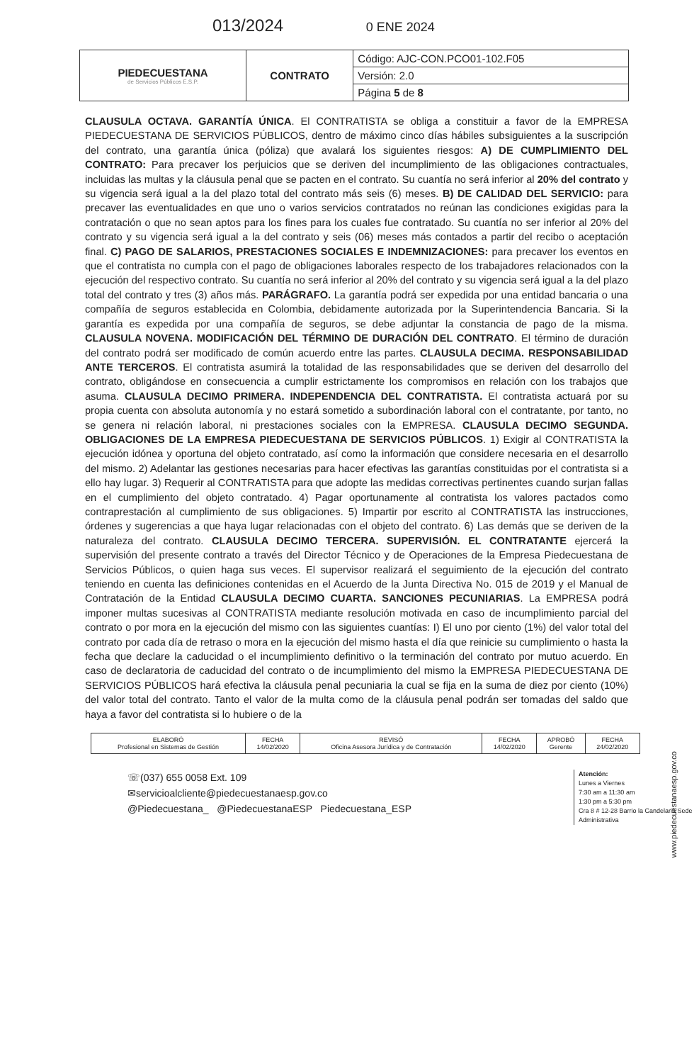013/2024 0 ENE 2024
| PIEDECUESTANA de Servicios Públicos E.S.P. | CONTRATO | Código: AJC-CON.PCO01-102.F05 |
| | | Versión: 2.0 |
| | | Página 5 de 8 |
CLAUSULA OCTAVA. GARANTÍA ÚNICA. El CONTRATISTA se obliga a constituir a favor de la EMPRESA PIEDECUESTANA DE SERVICIOS PÚBLICOS, dentro de máximo cinco días hábiles subsiguientes a la suscripción del contrato, una garantía única (póliza) que avalará los siguientes riesgos: A) DE CUMPLIMIENTO DEL CONTRATO: Para precaver los perjuicios que se deriven del incumplimiento de las obligaciones contractuales, incluidas las multas y la cláusula penal que se pacten en el contrato. Su cuantía no será inferior al 20% del contrato y su vigencia será igual a la del plazo total del contrato más seis (6) meses. B) DE CALIDAD DEL SERVICIO: para precaver las eventualidades en que uno o varios servicios contratados no reúnan las condiciones exigidas para la contratación o que no sean aptos para los fines para los cuales fue contratado. Su cuantía no ser inferior al 20% del contrato y su vigencia será igual a la del contrato y seis (06) meses más contados a partir del recibo o aceptación final. C) PAGO DE SALARIOS, PRESTACIONES SOCIALES E INDEMNIZACIONES: para precaver los eventos en que el contratista no cumpla con el pago de obligaciones laborales respecto de los trabajadores relacionados con la ejecución del respectivo contrato. Su cuantía no será inferior al 20% del contrato y su vigencia será igual a la del plazo total del contrato y tres (3) años más. PARÁGRAFO. La garantía podrá ser expedida por una entidad bancaria o una compañía de seguros establecida en Colombia, debidamente autorizada por la Superintendencia Bancaria. Si la garantía es expedida por una compañía de seguros, se debe adjuntar la constancia de pago de la misma. CLAUSULA NOVENA. MODIFICACIÓN DEL TÉRMINO DE DURACIÓN DEL CONTRATO. El término de duración del contrato podrá ser modificado de común acuerdo entre las partes. CLAUSULA DECIMA. RESPONSABILIDAD ANTE TERCEROS. El contratista asumirá la totalidad de las responsabilidades que se deriven del desarrollo del contrato, obligándose en consecuencia a cumplir estrictamente los compromisos en relación con los trabajos que asuma. CLAUSULA DECIMO PRIMERA. INDEPENDENCIA DEL CONTRATISTA. El contratista actuará por su propia cuenta con absoluta autonomía y no estará sometido a subordinación laboral con el contratante, por tanto, no se genera ni relación laboral, ni prestaciones sociales con la EMPRESA. CLAUSULA DECIMO SEGUNDA. OBLIGACIONES DE LA EMPRESA PIEDECUESTANA DE SERVICIOS PÚBLICOS. 1) Exigir al CONTRATISTA la ejecución idónea y oportuna del objeto contratado, así como la información que considere necesaria en el desarrollo del mismo. 2) Adelantar las gestiones necesarias para hacer efectivas las garantías constituidas por el contratista si a ello hay lugar. 3) Requerir al CONTRATISTA para que adopte las medidas correctivas pertinentes cuando surjan fallas en el cumplimiento del objeto contratado. 4) Pagar oportunamente al contratista los valores pactados como contraprestación al cumplimiento de sus obligaciones. 5) Impartir por escrito al CONTRATISTA las instrucciones, órdenes y sugerencias a que haya lugar relacionadas con el objeto del contrato. 6) Las demás que se deriven de la naturaleza del contrato. CLAUSULA DECIMO TERCERA. SUPERVISIÓN. EL CONTRATANTE ejercerá la supervisión del presente contrato a través del Director Técnico y de Operaciones de la Empresa Piedecuestana de Servicios Públicos, o quien haga sus veces. El supervisor realizará el seguimiento de la ejecución del contrato teniendo en cuenta las definiciones contenidas en el Acuerdo de la Junta Directiva No. 015 de 2019 y el Manual de Contratación de la Entidad CLAUSULA DECIMO CUARTA. SANCIONES PECUNIARIAS. La EMPRESA podrá imponer multas sucesivas al CONTRATISTA mediante resolución motivada en caso de incumplimiento parcial del contrato o por mora en la ejecución del mismo con las siguientes cuantías: I) El uno por ciento (1%) del valor total del contrato por cada día de retraso o mora en la ejecución del mismo hasta el día que reinicie su cumplimiento o hasta la fecha que declare la caducidad o el incumplimiento definitivo o la terminación del contrato por mutuo acuerdo. En caso de declaratoria de caducidad del contrato o de incumplimiento del mismo la EMPRESA PIEDECUESTANA DE SERVICIOS PÚBLICOS hará efectiva la cláusula penal pecuniaria la cual se fija en la suma de diez por ciento (10%) del valor total del contrato. Tanto el valor de la multa como de la cláusula penal podrán ser tomadas del saldo que haya a favor del contratista si lo hubiere o de la
| ELABORÓ Profesional en Sistemas de Gestión | FECHA 14/02/2020 | REVISÓ Oficina Asesora Jurídica y de Contratación | FECHA 14/02/2020 | APROBÓ Gerente | FECHA 24/02/2020 |
☏(037) 655 0058 Ext. 109
✉servicioalcliente@piedecuestanaesp.gov.co
@Piedecuestana_ @PiedecuestanaESP Piedecuestana_ESP
Atención:
Lunes a Viernes
7:30 am a 11:30 am
1:30 pm a 5:30 pm
Cra 8 # 12-28 Barrio la Candelaria Sede Administrativa
www.piedecuestanaesp.gov.co